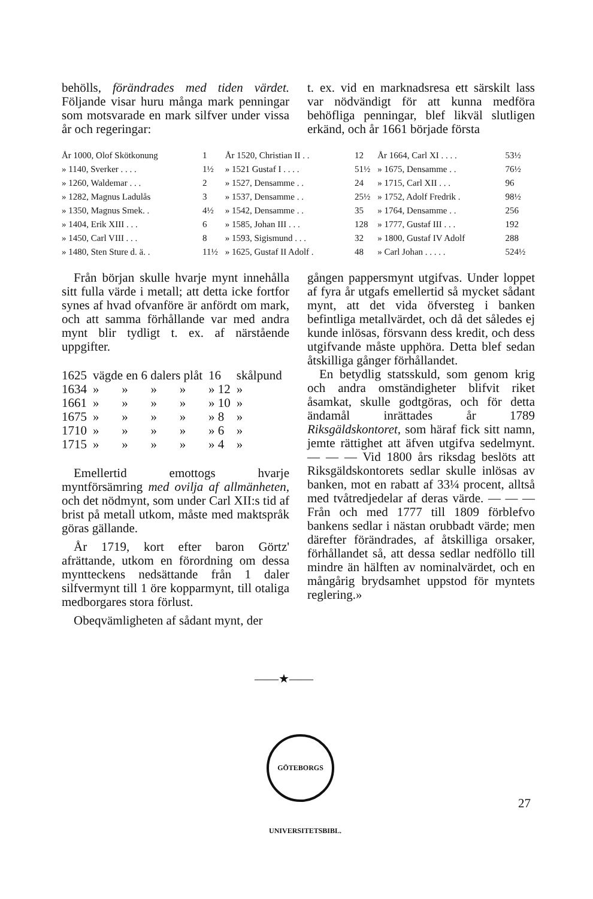behölls, förändrades med tiden värdet. Följande visar huru många mark penningar som motsvarade en mark silfver under vissa år och regeringar:
t. ex. vid en marknadsresa ett särskilt lass var nödvändigt för att kunna medföra behöfliga penningar, blef likväl slutligen erkänd, och år 1661 började första
| År 1000, Olof Skötkonung | 1 | År 1520, Christian II . . | 12 | År 1664, Carl XI . . . . | 53½ |
| » 1140, Sverker . . . . | 1½ | » 1521 Gustaf I . . . . | 51½ | » 1675, Densamme . . | 76½ |
| » 1260, Waldemar . . . | 2 | » 1527, Densamme . . | 24 | » 1715, Carl XII . . . | 96 |
| » 1282, Magnus Ladulås | 3 | » 1537, Densamme . . | 25½ | » 1752, Adolf Fredrik . | 98½ |
| » 1350, Magnus Smek. . | 4½ | » 1542, Densamme . . | 35 | » 1764, Densamme . . | 256 |
| » 1404, Erik XIII . . . | 6 | » 1585, Johan III . . . | 128 | » 1777, Gustaf III . . . | 192 |
| » 1450, Carl VIII . . . | 8 | » 1593, Sigismund . . . | 32 | » 1800, Gustaf IV Adolf | 288 |
| » 1480, Sten Sture d. ä. . | 11½ | » 1625, Gustaf II Adolf . | 48 | » Carl Johan . . . . . | 524½ |
Från början skulle hvarje mynt innehålla sitt fulla värde i metall; att detta icke fortfor synes af hvad ofvanföre är anfördt om mark, och att samma förhållande var med andra mynt blir tydligt t. ex. af närstående uppgifter.
| 1625 | vägde en 6 dalers plåt | | | | 16 | skålpund |
| 1634 | » | » | » | » | » 12 | » |
| 1661 | » | » | » | » | » 10 | » |
| 1675 | » | » | » | » | » 8 | » |
| 1710 | » | » | » | » | » 6 | » |
| 1715 | » | » | » | » | » 4 | » |
Emellertid emottogs hvarje myntförsämring med ovilja af allmänheten, och det nödmynt, som under Carl XII:s tid af brist på metall utkom, måste med maktspråk göras gällande.
År 1719, kort efter baron Görtz' afrättande, utkom en förordning om dessa myntteckens nedsättande från 1 daler silfvermynt till 1 öre kopparmynt, till otaliga medborgares stora förlust.
Obeqvämligheten af sådant mynt, der
gången pappersmynt utgifvas. Under loppet af fyra år utgafs emellertid så mycket sådant mynt, att det vida öfversteg i banken befintliga metallvärdet, och då det således ej kunde inlösas, försvann dess kredit, och dess utgifvande måste upphöra. Detta blef sedan åtskilliga gånger förhållandet.
En betydlig statsskuld, som genom krig och andra omständigheter blifvit riket åsamkat, skulle godtgöras, och för detta ändamål inrättades år 1789 Riksgäldskontoret, som häraf fick sitt namn, jemte rättighet att äfven utgifva sedelmynt. — — — Vid 1800 års riksdag beslöts att Riksgäldskontorets sedlar skulle inlösas av banken, mot en rabatt af 33¼ procent, alltså med tvåtredjedelar af deras värde. — — — Från och med 1777 till 1809 förblefvo bankens sedlar i nästan orubbadt värde; men därefter förändrades, af åtskilliga orsaker, förhållandet så, att dessa sedlar nedföllo till mindre än hälften av nominalvärdet, och en mångårig brydsamhet uppstod för myntets reglering.»
——★——
GÖTEBORGS UNIVERSITETSBIBL.
27